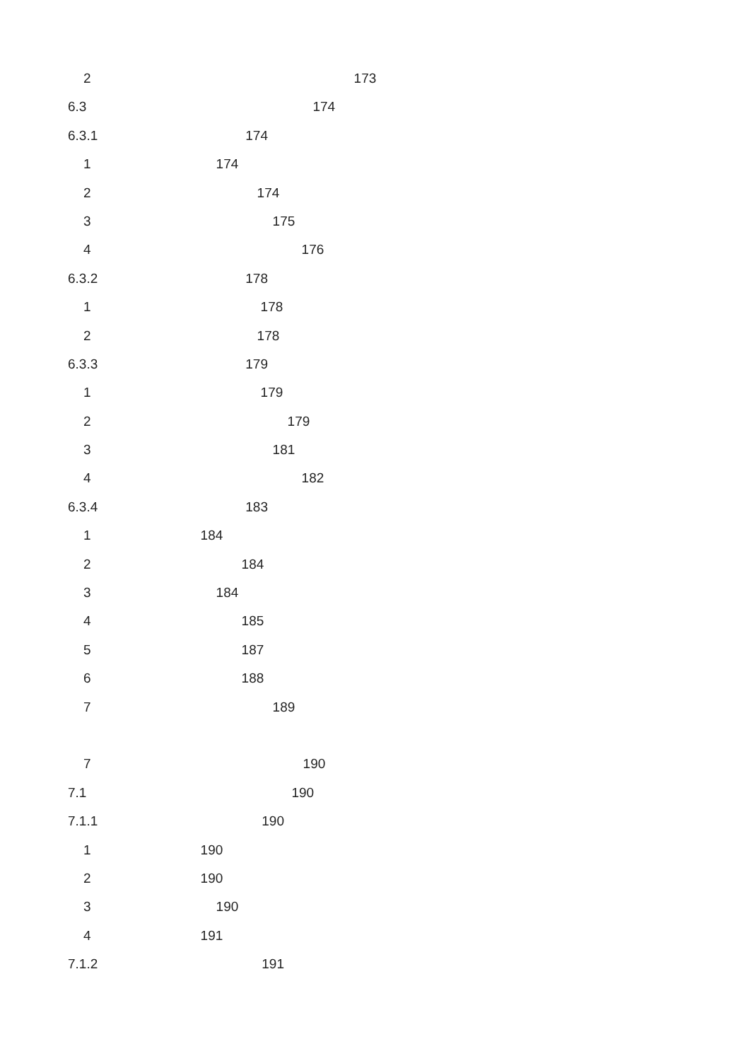2 173
6.3 174
6.3.1 174
1 174
2 174
3 175
4 176
6.3.2 178
1 178
2 178
6.3.3 179
1 179
2 179
3 181
4 182
6.3.4 183
1 184
2 184
3 184
4 185
5 187
6 188
7 189
7 190
7.1 190
7.1.1 190
1 190
2 190
3 190
4 191
7.1.2 191